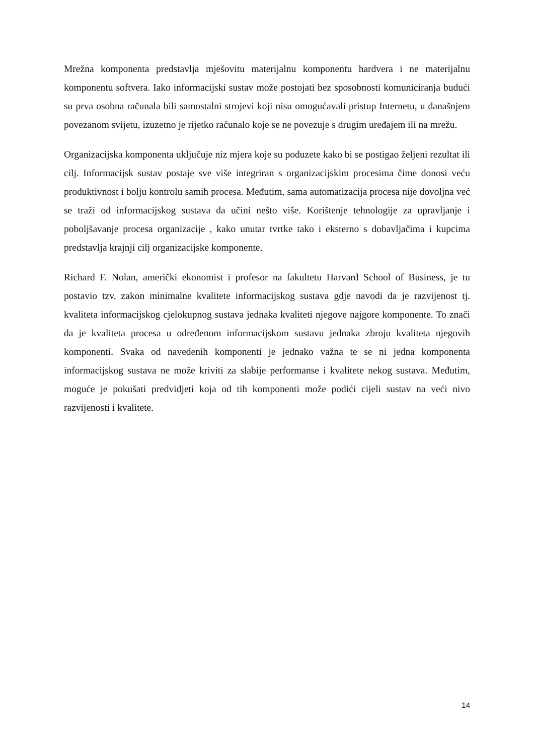Mrežna komponenta predstavlja mješovitu materijalnu komponentu hardvera i ne materijalnu komponentu softvera. Iako informacijski sustav može postojati bez sposobnosti komuniciranja budući su prva osobna računala bili samostalni strojevi koji nisu omogućavali pristup Internetu, u današnjem povezanom svijetu, izuzetno je rijetko računalo koje se ne povezuje s drugim uređajem ili na mrežu.
Organizacijska komponenta uključuje niz mjera koje su poduzete kako bi se postigao željeni rezultat ili cilj. Informacijsk sustav postaje sve više integriran s organizacijskim procesima čime donosi veću produktivnost i bolju kontrolu samih procesa. Međutim, sama automatizacija procesa nije dovoljna već se traži od informacijskog sustava da učini nešto više. Korištenje tehnologije za upravljanje i poboljšavanje procesa organizacije , kako unutar tvrtke tako i eksterno s dobavljačima i kupcima predstavlja krajnji cilj organizacijske komponente.
Richard F. Nolan, američki ekonomist i profesor na fakultetu Harvard School of Business, je tu postavio tzv. zakon minimalne kvalitete informacijskog sustava gdje navodi da je razvijenost tj. kvaliteta informacijskog cjelokupnog sustava jednaka kvaliteti njegove najgore komponente. To znači da je kvaliteta procesa u određenom informacijskom sustavu jednaka zbroju kvaliteta njegovih komponenti. Svaka od navedenih komponenti je jednako važna te se ni jedna komponenta informacijskog sustava ne može kriviti za slabije performanse i kvalitete nekog sustava. Međutim, moguće je pokušati predvidjeti koja od tih komponenti može podići cijeli sustav na veći nivo razvijenosti i kvalitete.
14